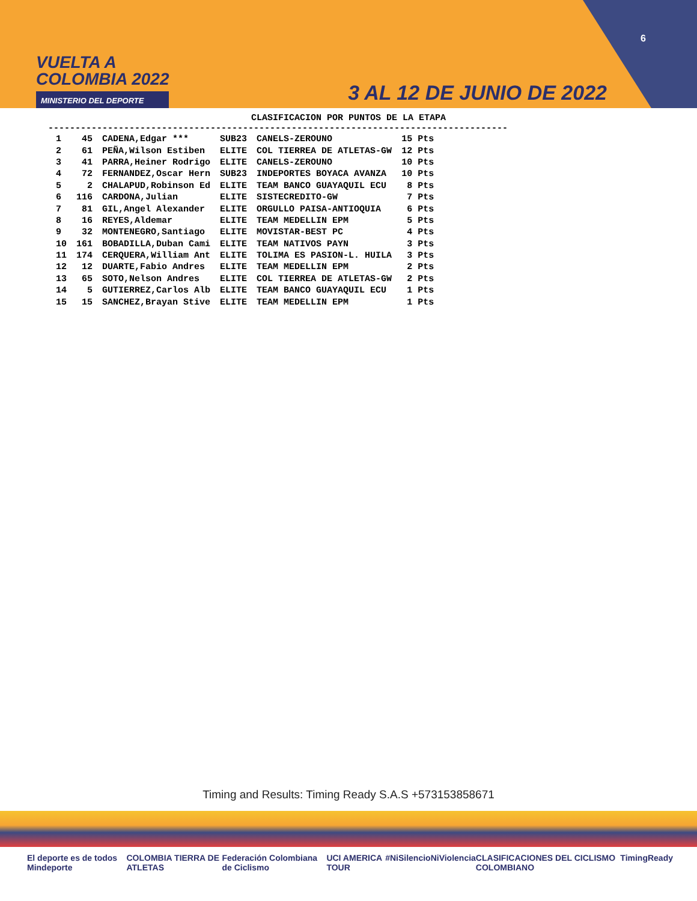VUELTA A
COLOMBIA 2022
MINISTERIO DEL DEPORTE
6
3 AL 12 DE JUNIO DE 2022
CLASIFICACION POR PUNTOS DE LA ETAPA
-------------------------------------------------------------------------------------
| 1 | 45 | CADENA,Edgar *** | SUB23 | CANELS-ZEROUNO | 15 Pts |
| 2 | 61 | PEÑA,Wilson Estiben | ELITE | COL TIERREA DE ATLETAS-GW | 12 Pts |
| 3 | 41 | PARRA,Heiner Rodrigo | ELITE | CANELS-ZEROUNO | 10 Pts |
| 4 | 72 | FERNANDEZ,Oscar Hern | SUB23 | INDEPORTES BOYACA AVANZA | 10 Pts |
| 5 | 2 | CHALAPUD,Robinson Ed | ELITE | TEAM BANCO GUAYAQUIL ECU | 8 Pts |
| 6 | 116 | CARDONA,Julian | ELITE | SISTECREDITO-GW | 7 Pts |
| 7 | 81 | GIL,Angel Alexander | ELITE | ORGULLO PAISA-ANTIOQUIA | 6 Pts |
| 8 | 16 | REYES,Aldemar | ELITE | TEAM MEDELLIN EPM | 5 Pts |
| 9 | 32 | MONTENEGRO,Santiago | ELITE | MOVISTAR-BEST PC | 4 Pts |
| 10 | 161 | BOBADILLA,Duban Cami | ELITE | TEAM NATIVOS PAYN | 3 Pts |
| 11 | 174 | CERQUERA,William Ant | ELITE | TOLIMA ES PASION-L. HUILA | 3 Pts |
| 12 | 12 | DUARTE,Fabio Andres | ELITE | TEAM MEDELLIN EPM | 2 Pts |
| 13 | 65 | SOTO,Nelson Andres | ELITE | COL TIERREA DE ATLETAS-GW | 2 Pts |
| 14 | 5 | GUTIERREZ,Carlos Alb | ELITE | TEAM BANCO GUAYAQUIL ECU | 1 Pts |
| 15 | 15 | SANCHEZ,Brayan Stive | ELITE | TEAM MEDELLIN EPM | 1 Pts |
Timing and Results: Timing Ready S.A.S +573153858671
El deporte es de todos Mindeporte COLOMBIA TIERRA DE ATLETAS Federación Colombiana de Ciclismo UCI AMERICA TOUR #NiSilencioNiViolencia CLASIFICACIONES DEL CICLISMO COLOMBIANO TimingReady